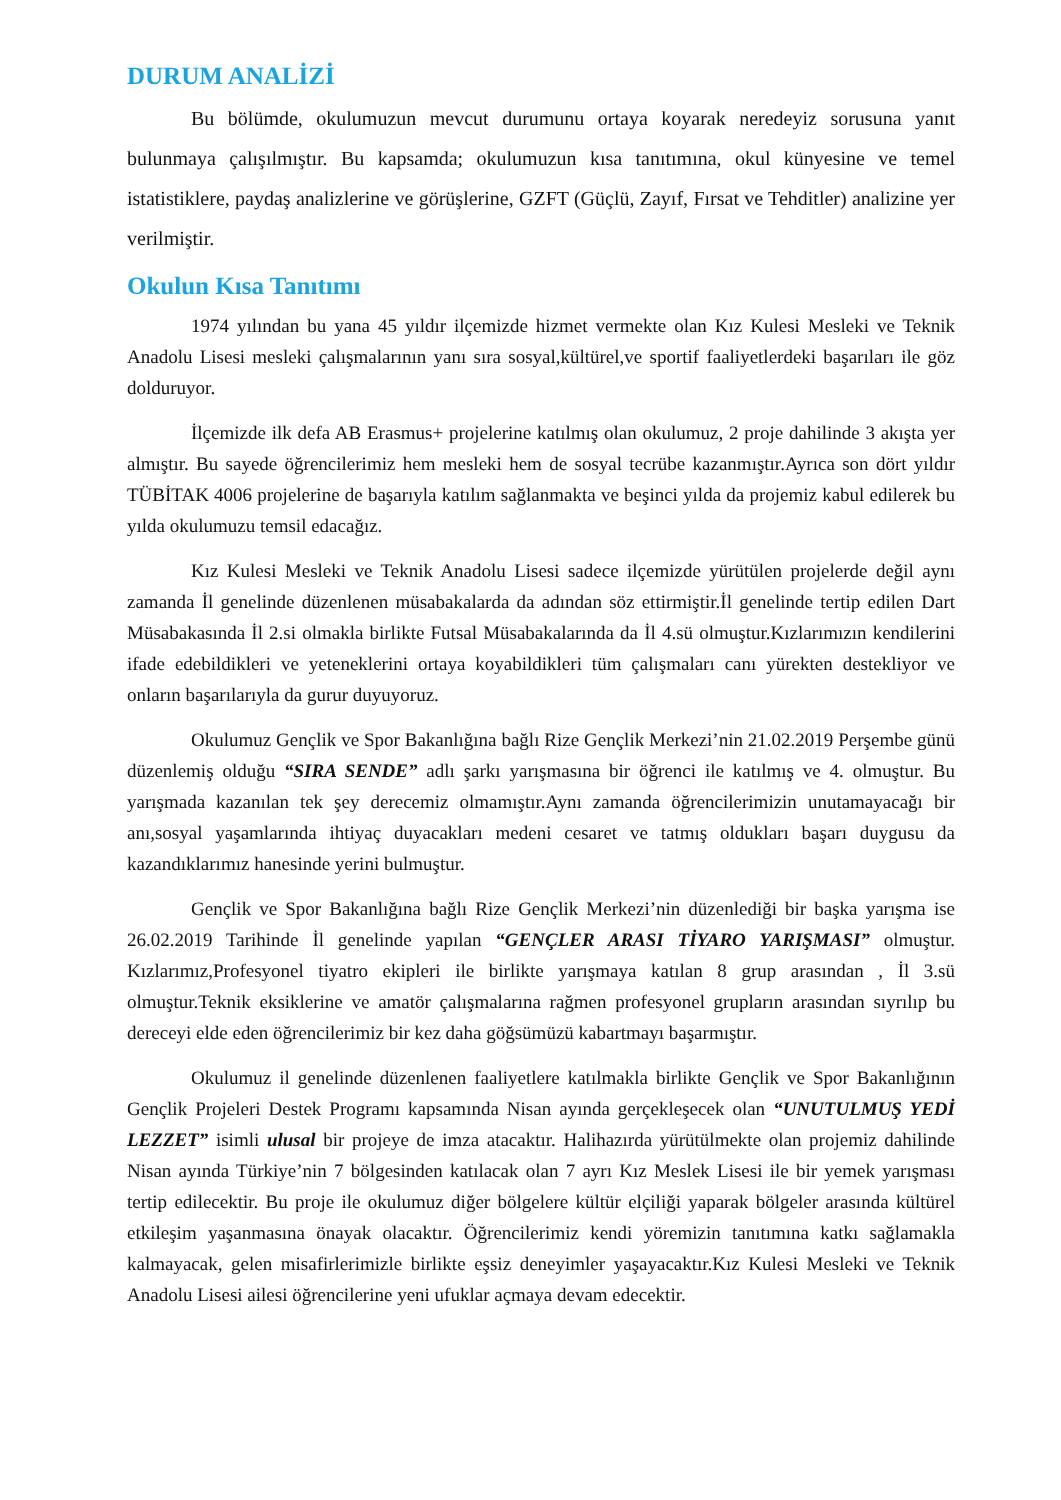DURUM ANALİZİ
Bu bölümde, okulumuzun mevcut durumunu ortaya koyarak neredeyiz sorusuna yanıt bulunmaya çalışılmıştır. Bu kapsamda; okulumuzun kısa tanıtımına, okul künyesine ve temel istatistiklere, paydaş analizlerine ve görüşlerine, GZFT (Güçlü, Zayıf, Fırsat ve Tehditler) analizine yer verilmiştir.
Okulun Kısa Tanıtımı
1974 yılından bu yana 45 yıldır ilçemizde hizmet vermekte olan Kız Kulesi Mesleki ve Teknik Anadolu Lisesi mesleki çalışmalarının yanı sıra sosyal,kültürel,ve sportif faaliyetlerdeki başarıları ile göz dolduruyor.
İlçemizde ilk defa AB Erasmus+ projelerine katılmış olan okulumuz, 2 proje dahilinde 3 akışta yer almıştır. Bu sayede öğrencilerimiz hem mesleki hem de sosyal tecrübe kazanmıştır.Ayrıca son dört yıldır TÜBİTAK 4006 projelerine de başarıyla katılım sağlanmakta ve beşinci yılda da projemiz kabul edilerek bu yılda okulumuzu temsil edacağız.
Kız Kulesi Mesleki ve Teknik Anadolu Lisesi sadece ilçemizde yürütülen projelerde değil aynı zamanda İl genelinde düzenlenen müsabakalarda da adından söz ettirmiştir.İl genelinde tertip edilen Dart Müsabakasında İl 2.si olmakla birlikte Futsal Müsabakalarında da İl 4.sü olmuştur.Kızlarımızın kendilerini ifade edebildikleri ve yeteneklerini ortaya koyabildikleri tüm çalışmaları canı yürekten destekliyor ve onların başarılarıyla da gurur duyuyoruz.
Okulumuz Gençlik ve Spor Bakanlığına bağlı Rize Gençlik Merkezi’nin 21.02.2019 Perşembe günü düzenlemiş olduğu “SIRA SENDE” adlı şarkı yarışmasına bir öğrenci ile katılmış ve 4. olmuştur. Bu yarışmada kazanılan tek şey derecemiz olmamıştır.Aynı zamanda öğrencilerimizin unutamayacağı bir anı,sosyal yaşamlarında ihtiyaç duyacakları medeni cesaret ve tatmış oldukları başarı duygusu da kazandıklarımız hanesinde yerini bulmuştur.
Gençlik ve Spor Bakanlığına bağlı Rize Gençlik Merkezi’nin düzenlediği bir başka yarışma ise 26.02.2019 Tarihinde İl genelinde yapılan “GENÇLER ARASI TİYARO YARIŞMASI” olmuştur. Kızlarımız,Profesyonel tiyatro ekipleri ile birlikte yarışmaya katılan 8 grup arasından , İl 3.sü olmuştur.Teknik eksiklerine ve amatör çalışmalarına rağmen profesyonel grupların arasından sıyrılıp bu dereceyi elde eden öğrencilerimiz bir kez daha göğsümüzü kabartmayı başarmıştır.
Okulumuz il genelinde düzenlenen faaliyetlere katılmakla birlikte Gençlik ve Spor Bakanlığının Gençlik Projeleri Destek Programı kapsamında Nisan ayında gerçekleşecek olan “UNUTULMUŞ YEDİ LEZZET” isimli ulusal bir projeye de imza atacaktır. Halihazırda yürütülmekte olan projemiz dahilinde Nisan ayında Türkiye’nin 7 bölgesinden katılacak olan 7 ayrı Kız Meslek Lisesi ile bir yemek yarışması tertip edilecektir. Bu proje ile okulumuz diğer bölgelere kültür elçiliği yaparak bölgeler arasında kültürel etkileşim yaşanmasına önayak olacaktır. Öğrencilerimiz kendi yöremizin tanıtımına katkı sağlamakla kalmayacak, gelen misafirlerimizle birlikte eşsiz deneyimler yaşayacaktır.Kız Kulesi Mesleki ve Teknik Anadolu Lisesi ailesi öğrencilerine yeni ufuklar açmaya devam edecektir.